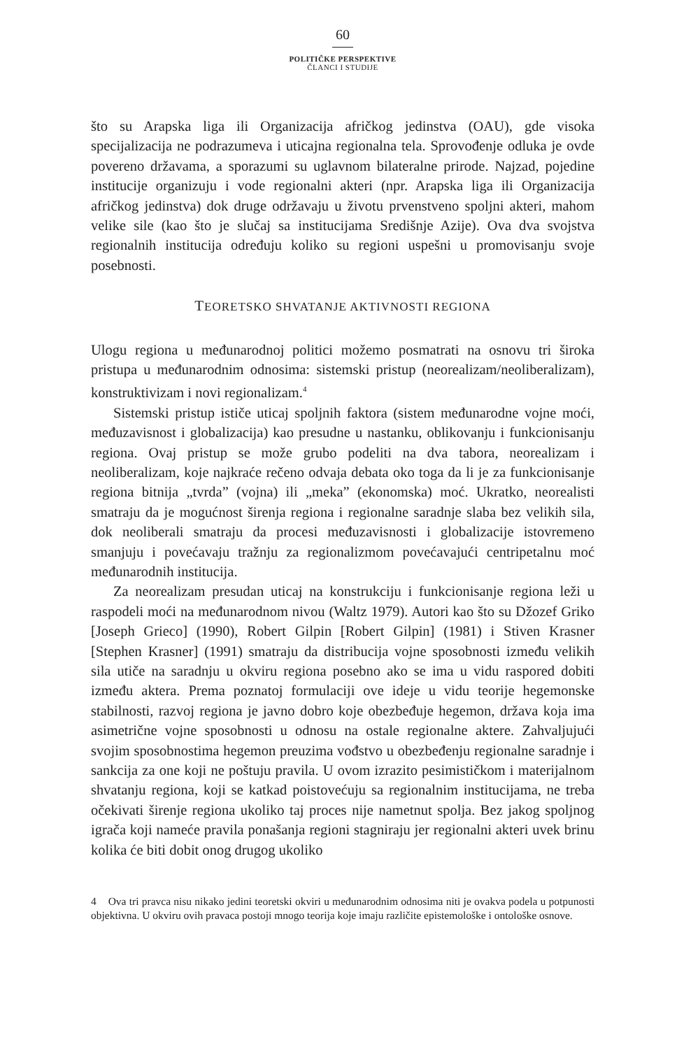60
POLITIČKE PERSPEKTIVE
ČLANCI I STUDIJE
što su Arapska liga ili Organizacija afričkog jedinstva (OAU), gde visoka specijalizacija ne podrazumeva i uticajna regionalna tela. Sprovođenje odluka je ovde povereno državama, a sporazumi su uglavnom bilateralne prirode. Najzad, pojedine institucije organizuju i vode regionalni akteri (npr. Arapska liga ili Organizacija afričkog jedinstva) dok druge održavaju u životu prvenstveno spoljni akteri, mahom velike sile (kao što je slučaj sa institucijama Središnje Azije). Ova dva svojstva regionalnih institucija određuju koliko su regioni uspešni u promovisanju svoje posebnosti.
TEORETSKO SHVATANJE AKTIVNOSTI REGIONA
Ulogu regiona u međunarodnoj politici možemo posmatrati na osnovu tri široka pristupa u međunarodnim odnosima: sistemski pristup (neorealizam/neoliberalizam), konstruktivizam i novi regionalizam.<sup>4</sup>
Sistemski pristup ističe uticaj spoljnih faktora (sistem međunarodne vojne moći, međuzavisnost i globalizacija) kao presudne u nastanku, oblikovanju i funkcionisanju regiona. Ovaj pristup se može grubo podeliti na dva tabora, neorealizam i neoliberalizam, koje najkraće rečeno odvaja debata oko toga da li je za funkcionisanje regiona bitnija „tvrda” (vojna) ili „meka” (ekonomska) moć. Ukratko, neorealisti smatraju da je mogućnost širenja regiona i regionalne saradnje slaba bez velikih sila, dok neoliberali smatraju da procesi međuzavisnosti i globalizacije istovremeno smanjuju i povećavaju tražnju za regionalizmom povećavajući centripetalnu moć međunarodnih institucija.
Za neorealizam presudan uticaj na konstrukciju i funkcionisanje regiona leži u raspodeli moći na međunarodnom nivou (Waltz 1979). Autori kao što su Džozef Griko [Joseph Grieco] (1990), Robert Gilpin [Robert Gilpin] (1981) i Stiven Krasner [Stephen Krasner] (1991) smatraju da distribucija vojne sposobnosti između velikih sila utiče na saradnju u okviru regiona posebno ako se ima u vidu raspored dobiti između aktera. Prema poznatoj formulaciji ove ideje u vidu teorije hegemonske stabilnosti, razvoj regiona je javno dobro koje obezbeđuje hegemon, država koja ima asimetrične vojne sposobnosti u odnosu na ostale regionalne aktere. Zahvaljujući svojim sposobnostima hegemon preuzima vođstvo u obezbeđenju regionalne saradnje i sankcija za one koji ne poštuju pravila. U ovom izrazito pesimističkom i materijalnom shvatanju regiona, koji se katkad poistovećuju sa regionalnim institucijama, ne treba očekivati širenje regiona ukoliko taj proces nije nametnut spolja. Bez jakog spoljnog igrača koji nameće pravila ponašanja regioni stagniraju jer regionalni akteri uvek brinu kolika će biti dobit onog drugog ukoliko
4 Ova tri pravca nisu nikako jedini teoretski okviri u međunarodnim odnosima niti je ovakva podela u potpunosti objektivna. U okviru ovih pravaca postoji mnogo teorija koje imaju različite epistemološke i ontološke osnove.